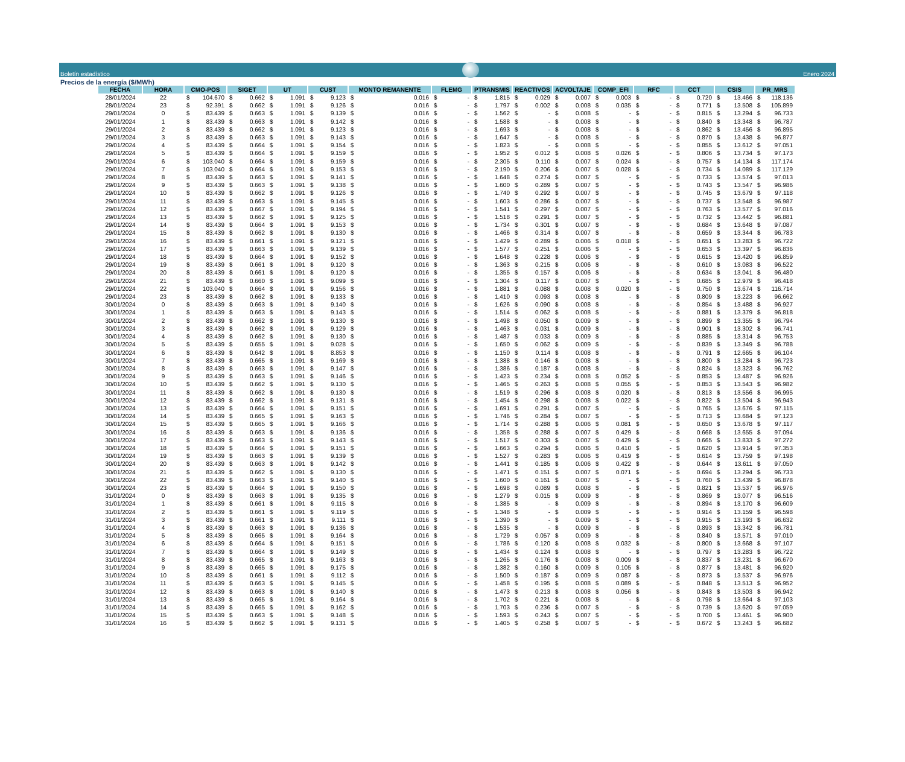Boletín estadístico
Enero 2024
Precios de la energía ($/MWh)
| FECHA | HORA | CMO-POS | SIGET | UT | CUST | MONTO REMANENTE | FLEMG | PTRANSMIS | REACTIVOS | ACVOLTAJE | COMP_EFI | RFC | CCT | CSIS | PR_MRS |
| --- | --- | --- | --- | --- | --- | --- | --- | --- | --- | --- | --- | --- | --- | --- | --- |
| 28/01/2024 | 22 | $ 104.670 | $ 0.662 | $ 1.091 | $ 9.123 | $ 0.016 | $ - | $ 1.815 | $ 0.029 | $ 0.007 | $ 0.003 | $ - | $ 0.720 | $ 13.466 | $ 118.136 |
| 28/01/2024 | 23 | $ 92.391 | $ 0.662 | $ 1.091 | $ 9.126 | $ 0.016 | $ - | $ 1.797 | $ 0.002 | $ 0.008 | $ 0.035 | $ - | $ 0.771 | $ 13.508 | $ 105.899 |
| 29/01/2024 | 0 | $ 83.439 | $ 0.663 | $ 1.091 | $ 9.139 | $ 0.016 | $ - | $ 1.562 | $ - | $ 0.008 | $ - | $ - | $ 0.815 | $ 13.294 | $ 96.733 |
| 29/01/2024 | 1 | $ 83.439 | $ 0.663 | $ 1.091 | $ 9.142 | $ 0.016 | $ - | $ 1.588 | $ - | $ 0.008 | $ - | $ - | $ 0.840 | $ 13.348 | $ 96.787 |
| 29/01/2024 | 2 | $ 83.439 | $ 0.662 | $ 1.091 | $ 9.123 | $ 0.016 | $ - | $ 1.693 | $ - | $ 0.008 | $ - | $ - | $ 0.862 | $ 13.456 | $ 96.895 |
| 29/01/2024 | 3 | $ 83.439 | $ 0.663 | $ 1.091 | $ 9.143 | $ 0.016 | $ - | $ 1.647 | $ - | $ 0.008 | $ - | $ - | $ 0.870 | $ 13.438 | $ 96.877 |
| 29/01/2024 | 4 | $ 83.439 | $ 0.664 | $ 1.091 | $ 9.154 | $ 0.016 | $ - | $ 1.823 | $ - | $ 0.008 | $ - | $ - | $ 0.855 | $ 13.612 | $ 97.051 |
| 29/01/2024 | 5 | $ 83.439 | $ 0.664 | $ 1.091 | $ 9.159 | $ 0.016 | $ - | $ 1.952 | $ 0.012 | $ 0.008 | $ 0.026 | $ - | $ 0.806 | $ 13.734 | $ 97.173 |
| 29/01/2024 | 6 | $ 103.040 | $ 0.664 | $ 1.091 | $ 9.159 | $ 0.016 | $ - | $ 2.305 | $ 0.110 | $ 0.007 | $ 0.024 | $ - | $ 0.757 | $ 14.134 | $ 117.174 |
| 29/01/2024 | 7 | $ 103.040 | $ 0.664 | $ 1.091 | $ 9.153 | $ 0.016 | $ - | $ 2.190 | $ 0.206 | $ 0.007 | $ 0.028 | $ - | $ 0.734 | $ 14.089 | $ 117.129 |
| 29/01/2024 | 8 | $ 83.439 | $ 0.663 | $ 1.091 | $ 9.141 | $ 0.016 | $ - | $ 1.648 | $ 0.274 | $ 0.007 | $ - | $ - | $ 0.733 | $ 13.574 | $ 97.013 |
| 29/01/2024 | 9 | $ 83.439 | $ 0.663 | $ 1.091 | $ 9.138 | $ 0.016 | $ - | $ 1.600 | $ 0.289 | $ 0.007 | $ - | $ - | $ 0.743 | $ 13.547 | $ 96.986 |
| 29/01/2024 | 10 | $ 83.439 | $ 0.662 | $ 1.091 | $ 9.126 | $ 0.016 | $ - | $ 1.740 | $ 0.292 | $ 0.007 | $ - | $ - | $ 0.745 | $ 13.679 | $ 97.118 |
| 29/01/2024 | 11 | $ 83.439 | $ 0.663 | $ 1.091 | $ 9.145 | $ 0.016 | $ - | $ 1.603 | $ 0.286 | $ 0.007 | $ - | $ - | $ 0.737 | $ 13.548 | $ 96.987 |
| 29/01/2024 | 12 | $ 83.439 | $ 0.667 | $ 1.091 | $ 9.194 | $ 0.016 | $ - | $ 1.541 | $ 0.297 | $ 0.007 | $ - | $ - | $ 0.763 | $ 13.577 | $ 97.016 |
| 29/01/2024 | 13 | $ 83.439 | $ 0.662 | $ 1.091 | $ 9.125 | $ 0.016 | $ - | $ 1.518 | $ 0.291 | $ 0.007 | $ - | $ - | $ 0.732 | $ 13.442 | $ 96.881 |
| 29/01/2024 | 14 | $ 83.439 | $ 0.664 | $ 1.091 | $ 9.153 | $ 0.016 | $ - | $ 1.734 | $ 0.301 | $ 0.007 | $ - | $ - | $ 0.684 | $ 13.648 | $ 97.087 |
| 29/01/2024 | 15 | $ 83.439 | $ 0.662 | $ 1.091 | $ 9.130 | $ 0.016 | $ - | $ 1.466 | $ 0.314 | $ 0.007 | $ - | $ - | $ 0.659 | $ 13.344 | $ 96.783 |
| 29/01/2024 | 16 | $ 83.439 | $ 0.661 | $ 1.091 | $ 9.121 | $ 0.016 | $ - | $ 1.429 | $ 0.289 | $ 0.006 | $ 0.018 | $ - | $ 0.651 | $ 13.283 | $ 96.722 |
| 29/01/2024 | 17 | $ 83.439 | $ 0.663 | $ 1.091 | $ 9.139 | $ 0.016 | $ - | $ 1.577 | $ 0.251 | $ 0.006 | $ - | $ - | $ 0.653 | $ 13.397 | $ 96.836 |
| 29/01/2024 | 18 | $ 83.439 | $ 0.664 | $ 1.091 | $ 9.152 | $ 0.016 | $ - | $ 1.648 | $ 0.228 | $ 0.006 | $ - | $ - | $ 0.615 | $ 13.420 | $ 96.859 |
| 29/01/2024 | 19 | $ 83.439 | $ 0.661 | $ 1.091 | $ 9.120 | $ 0.016 | $ - | $ 1.363 | $ 0.215 | $ 0.006 | $ - | $ - | $ 0.610 | $ 13.083 | $ 96.522 |
| 29/01/2024 | 20 | $ 83.439 | $ 0.661 | $ 1.091 | $ 9.120 | $ 0.016 | $ - | $ 1.355 | $ 0.157 | $ 0.006 | $ - | $ - | $ 0.634 | $ 13.041 | $ 96.480 |
| 29/01/2024 | 21 | $ 83.439 | $ 0.660 | $ 1.091 | $ 9.099 | $ 0.016 | $ - | $ 1.304 | $ 0.117 | $ 0.007 | $ - | $ - | $ 0.685 | $ 12.979 | $ 96.418 |
| 29/01/2024 | 22 | $ 103.040 | $ 0.664 | $ 1.091 | $ 9.156 | $ 0.016 | $ - | $ 1.881 | $ 0.088 | $ 0.008 | $ 0.020 | $ - | $ 0.750 | $ 13.674 | $ 116.714 |
| 29/01/2024 | 23 | $ 83.439 | $ 0.662 | $ 1.091 | $ 9.133 | $ 0.016 | $ - | $ 1.410 | $ 0.093 | $ 0.008 | $ - | $ - | $ 0.809 | $ 13.223 | $ 96.662 |
| 30/01/2024 | 0 | $ 83.439 | $ 0.663 | $ 1.091 | $ 9.140 | $ 0.016 | $ - | $ 1.626 | $ 0.090 | $ 0.008 | $ - | $ - | $ 0.854 | $ 13.488 | $ 96.927 |
| 30/01/2024 | 1 | $ 83.439 | $ 0.663 | $ 1.091 | $ 9.143 | $ 0.016 | $ - | $ 1.514 | $ 0.062 | $ 0.008 | $ - | $ - | $ 0.881 | $ 13.379 | $ 96.818 |
| 30/01/2024 | 2 | $ 83.439 | $ 0.662 | $ 1.091 | $ 9.130 | $ 0.016 | $ - | $ 1.498 | $ 0.050 | $ 0.009 | $ - | $ - | $ 0.899 | $ 13.355 | $ 96.794 |
| 30/01/2024 | 3 | $ 83.439 | $ 0.662 | $ 1.091 | $ 9.129 | $ 0.016 | $ - | $ 1.463 | $ 0.031 | $ 0.009 | $ - | $ - | $ 0.901 | $ 13.302 | $ 96.741 |
| 30/01/2024 | 4 | $ 83.439 | $ 0.662 | $ 1.091 | $ 9.130 | $ 0.016 | $ - | $ 1.487 | $ 0.033 | $ 0.009 | $ - | $ - | $ 0.885 | $ 13.314 | $ 96.753 |
| 30/01/2024 | 5 | $ 83.439 | $ 0.655 | $ 1.091 | $ 9.028 | $ 0.016 | $ - | $ 1.650 | $ 0.062 | $ 0.009 | $ - | $ - | $ 0.839 | $ 13.349 | $ 96.788 |
| 30/01/2024 | 6 | $ 83.439 | $ 0.642 | $ 1.091 | $ 8.853 | $ 0.016 | $ - | $ 1.150 | $ 0.114 | $ 0.008 | $ - | $ - | $ 0.791 | $ 12.665 | $ 96.104 |
| 30/01/2024 | 7 | $ 83.439 | $ 0.665 | $ 1.091 | $ 9.169 | $ 0.016 | $ - | $ 1.388 | $ 0.146 | $ 0.008 | $ - | $ - | $ 0.800 | $ 13.284 | $ 96.723 |
| 30/01/2024 | 8 | $ 83.439 | $ 0.663 | $ 1.091 | $ 9.147 | $ 0.016 | $ - | $ 1.386 | $ 0.187 | $ 0.008 | $ - | $ - | $ 0.824 | $ 13.323 | $ 96.762 |
| 30/01/2024 | 9 | $ 83.439 | $ 0.663 | $ 1.091 | $ 9.146 | $ 0.016 | $ - | $ 1.423 | $ 0.234 | $ 0.008 | $ 0.052 | $ - | $ 0.853 | $ 13.487 | $ 96.926 |
| 30/01/2024 | 10 | $ 83.439 | $ 0.662 | $ 1.091 | $ 9.130 | $ 0.016 | $ - | $ 1.465 | $ 0.263 | $ 0.008 | $ 0.055 | $ - | $ 0.853 | $ 13.543 | $ 96.982 |
| 30/01/2024 | 11 | $ 83.439 | $ 0.662 | $ 1.091 | $ 9.130 | $ 0.016 | $ - | $ 1.519 | $ 0.296 | $ 0.008 | $ 0.020 | $ - | $ 0.813 | $ 13.556 | $ 96.995 |
| 30/01/2024 | 12 | $ 83.439 | $ 0.662 | $ 1.091 | $ 9.131 | $ 0.016 | $ - | $ 1.454 | $ 0.298 | $ 0.008 | $ 0.022 | $ - | $ 0.822 | $ 13.504 | $ 96.943 |
| 30/01/2024 | 13 | $ 83.439 | $ 0.664 | $ 1.091 | $ 9.151 | $ 0.016 | $ - | $ 1.691 | $ 0.291 | $ 0.007 | $ - | $ - | $ 0.765 | $ 13.676 | $ 97.115 |
| 30/01/2024 | 14 | $ 83.439 | $ 0.665 | $ 1.091 | $ 9.163 | $ 0.016 | $ - | $ 1.746 | $ 0.284 | $ 0.007 | $ - | $ - | $ 0.713 | $ 13.684 | $ 97.123 |
| 30/01/2024 | 15 | $ 83.439 | $ 0.665 | $ 1.091 | $ 9.166 | $ 0.016 | $ - | $ 1.714 | $ 0.288 | $ 0.006 | $ 0.081 | $ - | $ 0.650 | $ 13.678 | $ 97.117 |
| 30/01/2024 | 16 | $ 83.439 | $ 0.663 | $ 1.091 | $ 9.136 | $ 0.016 | $ - | $ 1.358 | $ 0.288 | $ 0.007 | $ 0.429 | $ - | $ 0.668 | $ 13.655 | $ 97.094 |
| 30/01/2024 | 17 | $ 83.439 | $ 0.663 | $ 1.091 | $ 9.143 | $ 0.016 | $ - | $ 1.517 | $ 0.303 | $ 0.007 | $ 0.429 | $ - | $ 0.665 | $ 13.833 | $ 97.272 |
| 30/01/2024 | 18 | $ 83.439 | $ 0.664 | $ 1.091 | $ 9.151 | $ 0.016 | $ - | $ 1.663 | $ 0.294 | $ 0.006 | $ 0.410 | $ - | $ 0.620 | $ 13.914 | $ 97.353 |
| 30/01/2024 | 19 | $ 83.439 | $ 0.663 | $ 1.091 | $ 9.139 | $ 0.016 | $ - | $ 1.527 | $ 0.283 | $ 0.006 | $ 0.419 | $ - | $ 0.614 | $ 13.759 | $ 97.198 |
| 30/01/2024 | 20 | $ 83.439 | $ 0.663 | $ 1.091 | $ 9.142 | $ 0.016 | $ - | $ 1.441 | $ 0.185 | $ 0.006 | $ 0.422 | $ - | $ 0.644 | $ 13.611 | $ 97.050 |
| 30/01/2024 | 21 | $ 83.439 | $ 0.662 | $ 1.091 | $ 9.130 | $ 0.016 | $ - | $ 1.471 | $ 0.151 | $ 0.007 | $ 0.071 | $ - | $ 0.694 | $ 13.294 | $ 96.733 |
| 30/01/2024 | 22 | $ 83.439 | $ 0.663 | $ 1.091 | $ 9.140 | $ 0.016 | $ - | $ 1.600 | $ 0.161 | $ 0.007 | $ - | $ - | $ 0.760 | $ 13.439 | $ 96.878 |
| 30/01/2024 | 23 | $ 83.439 | $ 0.664 | $ 1.091 | $ 9.150 | $ 0.016 | $ - | $ 1.698 | $ 0.089 | $ 0.008 | $ - | $ - | $ 0.821 | $ 13.537 | $ 96.976 |
| 31/01/2024 | 0 | $ 83.439 | $ 0.663 | $ 1.091 | $ 9.135 | $ 0.016 | $ - | $ 1.279 | $ 0.015 | $ 0.009 | $ - | $ - | $ 0.869 | $ 13.077 | $ 96.516 |
| 31/01/2024 | 1 | $ 83.439 | $ 0.661 | $ 1.091 | $ 9.115 | $ 0.016 | $ - | $ 1.385 | $ - | $ 0.009 | $ - | $ - | $ 0.894 | $ 13.170 | $ 96.609 |
| 31/01/2024 | 2 | $ 83.439 | $ 0.661 | $ 1.091 | $ 9.119 | $ 0.016 | $ - | $ 1.348 | $ - | $ 0.009 | $ - | $ - | $ 0.914 | $ 13.159 | $ 96.598 |
| 31/01/2024 | 3 | $ 83.439 | $ 0.661 | $ 1.091 | $ 9.111 | $ 0.016 | $ - | $ 1.390 | $ - | $ 0.009 | $ - | $ - | $ 0.915 | $ 13.193 | $ 96.632 |
| 31/01/2024 | 4 | $ 83.439 | $ 0.663 | $ 1.091 | $ 9.136 | $ 0.016 | $ - | $ 1.535 | $ - | $ 0.009 | $ - | $ - | $ 0.893 | $ 13.342 | $ 96.781 |
| 31/01/2024 | 5 | $ 83.439 | $ 0.665 | $ 1.091 | $ 9.164 | $ 0.016 | $ - | $ 1.729 | $ 0.057 | $ 0.009 | $ - | $ - | $ 0.840 | $ 13.571 | $ 97.010 |
| 31/01/2024 | 6 | $ 83.439 | $ 0.664 | $ 1.091 | $ 9.151 | $ 0.016 | $ - | $ 1.786 | $ 0.120 | $ 0.008 | $ 0.032 | $ - | $ 0.800 | $ 13.668 | $ 97.107 |
| 31/01/2024 | 7 | $ 83.439 | $ 0.664 | $ 1.091 | $ 9.149 | $ 0.016 | $ - | $ 1.434 | $ 0.124 | $ 0.008 | $ - | $ - | $ 0.797 | $ 13.283 | $ 96.722 |
| 31/01/2024 | 8 | $ 83.439 | $ 0.665 | $ 1.091 | $ 9.163 | $ 0.016 | $ - | $ 1.265 | $ 0.176 | $ 0.008 | $ 0.009 | $ - | $ 0.837 | $ 13.231 | $ 96.670 |
| 31/01/2024 | 9 | $ 83.439 | $ 0.665 | $ 1.091 | $ 9.175 | $ 0.016 | $ - | $ 1.382 | $ 0.160 | $ 0.009 | $ 0.105 | $ - | $ 0.877 | $ 13.481 | $ 96.920 |
| 31/01/2024 | 10 | $ 83.439 | $ 0.661 | $ 1.091 | $ 9.112 | $ 0.016 | $ - | $ 1.500 | $ 0.187 | $ 0.009 | $ 0.087 | $ - | $ 0.873 | $ 13.537 | $ 96.976 |
| 31/01/2024 | 11 | $ 83.439 | $ 0.663 | $ 1.091 | $ 9.145 | $ 0.016 | $ - | $ 1.458 | $ 0.195 | $ 0.008 | $ 0.089 | $ - | $ 0.848 | $ 13.513 | $ 96.952 |
| 31/01/2024 | 12 | $ 83.439 | $ 0.663 | $ 1.091 | $ 9.140 | $ 0.016 | $ - | $ 1.473 | $ 0.213 | $ 0.008 | $ 0.056 | $ - | $ 0.843 | $ 13.503 | $ 96.942 |
| 31/01/2024 | 13 | $ 83.439 | $ 0.665 | $ 1.091 | $ 9.164 | $ 0.016 | $ - | $ 1.702 | $ 0.221 | $ 0.008 | $ - | $ - | $ 0.798 | $ 13.664 | $ 97.103 |
| 31/01/2024 | 14 | $ 83.439 | $ 0.665 | $ 1.091 | $ 9.162 | $ 0.016 | $ - | $ 1.703 | $ 0.236 | $ 0.007 | $ - | $ - | $ 0.739 | $ 13.620 | $ 97.059 |
| 31/01/2024 | 15 | $ 83.439 | $ 0.663 | $ 1.091 | $ 9.148 | $ 0.016 | $ - | $ 1.593 | $ 0.243 | $ 0.007 | $ - | $ - | $ 0.700 | $ 13.461 | $ 96.900 |
| 31/01/2024 | 16 | $ 83.439 | $ 0.662 | $ 1.091 | $ 9.131 | $ 0.016 | $ - | $ 1.405 | $ 0.258 | $ 0.007 | $ - | $ - | $ 0.672 | $ 13.243 | $ 96.682 |